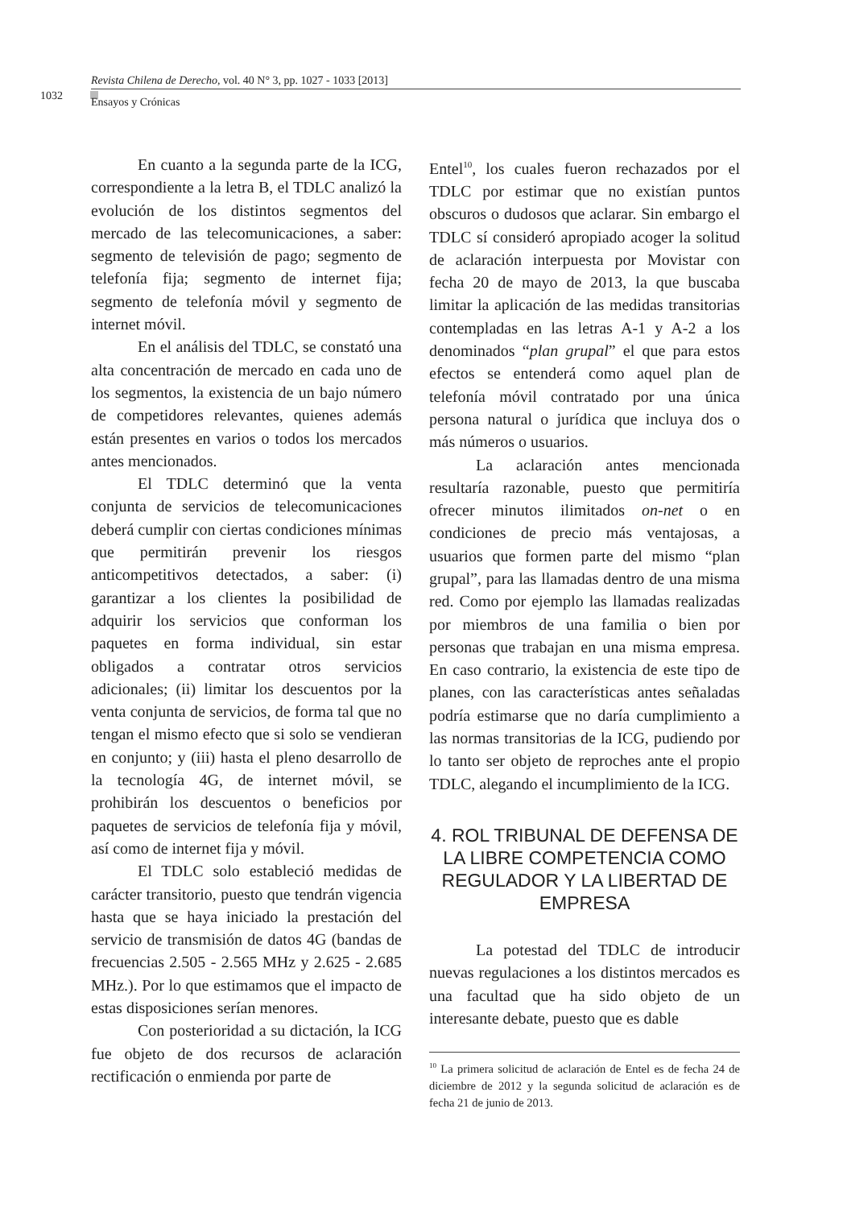Revista Chilena de Derecho, vol. 40 N° 3, pp. 1027 - 1033 [2013]
1032
Ensayos y Crónicas
En cuanto a la segunda parte de la ICG, correspondiente a la letra B, el TDLC analizó la evolución de los distintos segmentos del mercado de las telecomunicaciones, a saber: segmento de televisión de pago; segmento de telefonía fija; segmento de internet fija; segmento de telefonía móvil y segmento de internet móvil.
En el análisis del TDLC, se constató una alta concentración de mercado en cada uno de los segmentos, la existencia de un bajo número de competidores relevantes, quienes además están presentes en varios o todos los mercados antes mencionados.
El TDLC determinó que la venta conjunta de servicios de telecomunicaciones deberá cumplir con ciertas condiciones mínimas que permitirán prevenir los riesgos anticompetitivos detectados, a saber: (i) garantizar a los clientes la posibilidad de adquirir los servicios que conforman los paquetes en forma individual, sin estar obligados a contratar otros servicios adicionales; (ii) limitar los descuentos por la venta conjunta de servicios, de forma tal que no tengan el mismo efecto que si solo se vendieran en conjunto; y (iii) hasta el pleno desarrollo de la tecnología 4G, de internet móvil, se prohibirán los descuentos o beneficios por paquetes de servicios de telefonía fija y móvil, así como de internet fija y móvil.
El TDLC solo estableció medidas de carácter transitorio, puesto que tendrán vigencia hasta que se haya iniciado la prestación del servicio de transmisión de datos 4G (bandas de frecuencias 2.505 - 2.565 MHz y 2.625 - 2.685 MHz.). Por lo que estimamos que el impacto de estas disposiciones serían menores.
Con posterioridad a su dictación, la ICG fue objeto de dos recursos de aclaración rectificación o enmienda por parte de
Entel<sup>10</sup>, los cuales fueron rechazados por el TDLC por estimar que no existían puntos obscuros o dudosos que aclarar. Sin embargo el TDLC sí consideró apropiado acoger la solitud de aclaración interpuesta por Movistar con fecha 20 de mayo de 2013, la que buscaba limitar la aplicación de las medidas transitorias contempladas en las letras A-1 y A-2 a los denominados “plan grupal” el que para estos efectos se entenderá como aquel plan de telefonía móvil contratado por una única persona natural o jurídica que incluya dos o más números o usuarios.
La aclaración antes mencionada resultaría razonable, puesto que permitiría ofrecer minutos ilimitados on-net o en condiciones de precio más ventajosas, a usuarios que formen parte del mismo “plan grupal”, para las llamadas dentro de una misma red. Como por ejemplo las llamadas realizadas por miembros de una familia o bien por personas que trabajan en una misma empresa. En caso contrario, la existencia de este tipo de planes, con las características antes señaladas podría estimarse que no daría cumplimiento a las normas transitorias de la ICG, pudiendo por lo tanto ser objeto de reproches ante el propio TDLC, alegando el incumplimiento de la ICG.
4. ROL TRIBUNAL DE DEFENSA DE LA LIBRE COMPETENCIA COMO REGULADOR Y LA LIBERTAD DE EMPRESA
La potestad del TDLC de introducir nuevas regulaciones a los distintos mercados es una facultad que ha sido objeto de un interesante debate, puesto que es dable
<sup>10</sup> La primera solicitud de aclaración de Entel es de fecha 24 de diciembre de 2012 y la segunda solicitud de aclaración es de fecha 21 de junio de 2013.